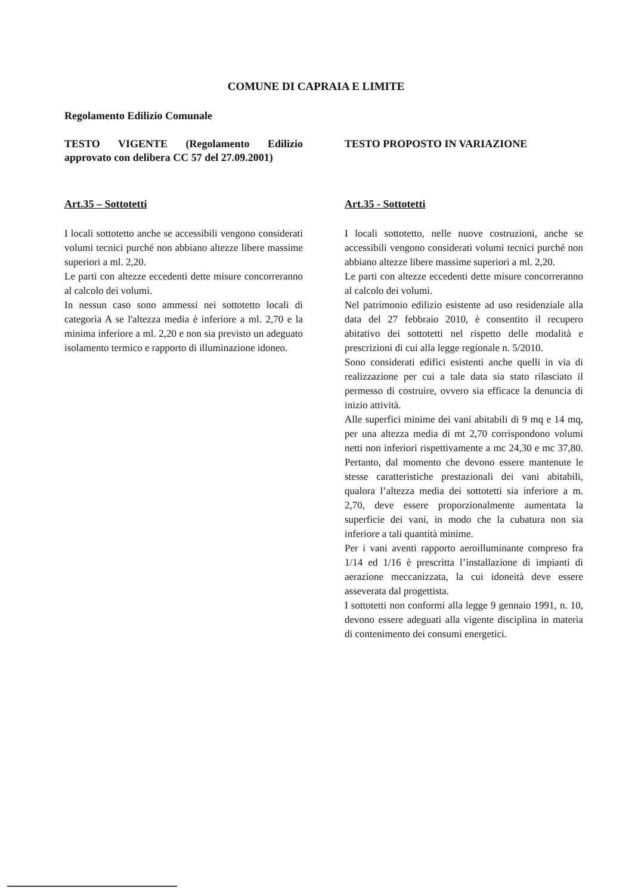COMUNE DI CAPRAIA E LIMITE
Regolamento Edilizio Comunale
TESTO VIGENTE (Regolamento Edilizio approvato con delibera CC 57 del 27.09.2001)
Art.35 – Sottotetti
I locali sottotetto anche se accessibili vengono considerati volumi tecnici purché non abbiano altezze libere massime superiori a ml. 2,20.
Le parti con altezze eccedenti dette misure concorreranno al calcolo dei volumi.
In nessun caso sono ammessi nei sottotetto locali di categoria A se l'altezza media è inferiore a ml. 2,70 e la minima inferiore a ml. 2,20 e non sia previsto un adeguato isolamento termico e rapporto di illuminazione idoneo.
TESTO PROPOSTO IN VARIAZIONE
Art.35 - Sottotetti
I locali sottotetto, nelle nuove costruzioni, anche se accessibili vengono considerati volumi tecnici purché non abbiano altezze libere massime superiori a ml. 2,20.
Le parti con altezze eccedenti dette misure concorreranno al calcolo dei volumi.
Nel patrimonio edilizio esistente ad uso residenziale alla data del 27 febbraio 2010, è consentito il recupero abitativo dei sottotetti nel rispetto delle modalità e prescrizioni di cui alla legge regionale n. 5/2010.
Sono considerati edifici esistenti anche quelli in via di realizzazione per cui a tale data sia stato rilasciato il permesso di costruire, ovvero sia efficace la denuncia di inizio attività.
Alle superfici minime dei vani abitabili di 9 mq e 14 mq, per una altezza media di mt 2,70 corrispondono volumi netti non inferiori rispettivamente a mc 24,30 e mc 37,80. Pertanto, dal momento che devono essere mantenute le stesse caratteristiche prestazionali dei vani abitabili, qualora l’altezza media dei sottotetti sia inferiore a m. 2,70, deve essere proporzionalmente aumentata la superficie dei vani, in modo che la cubatura non sia inferiore a tali quantità minime.
Per i vani aventi rapporto aeroilluminante compreso fra 1/14 ed 1/16 è prescritta l’installazione di impianti di aerazione meccanizzata, la cui idoneità deve essere asseverata dal progettista.
I sottotetti non conformi alla legge 9 gennaio 1991, n. 10, devono essere adeguati alla vigente disciplina in materia di contenimento dei consumi energetici.